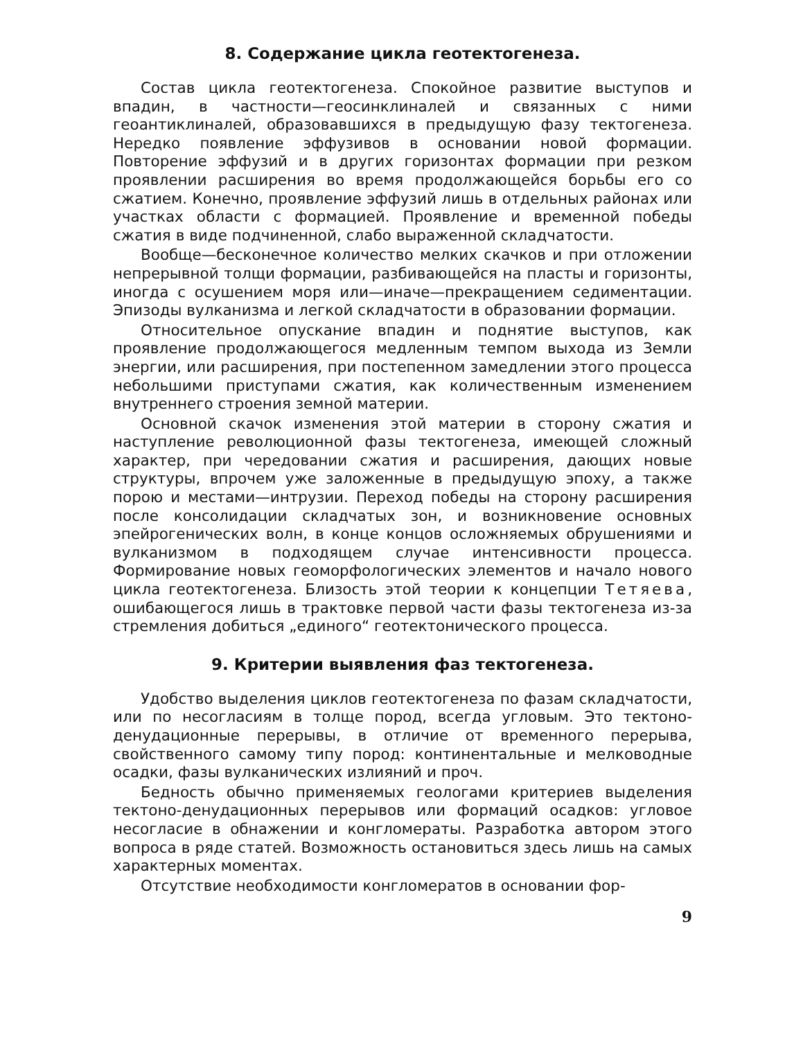8. Содержание цикла геотектогенеза.
Состав цикла геотектогенеза. Спокойное развитие выступов и впадин, в частности—геосинклиналей и связанных с ними геоантиклиналей, образовавшихся в предыдущую фазу тектогенеза. Нередко появление эффузивов в основании новой формации. Повторение эффузий и в других горизонтах формации при резком проявлении расширения во время продолжающейся борьбы его со сжатием. Конечно, проявление эффузий лишь в отдельных районах или участках области с формацией. Проявление и временной победы сжатия в виде подчиненной, слабо выраженной складчатости.
Вообще—бесконечное количество мелких скачков и при отложении непрерывной толщи формации, разбивающейся на пласты и горизонты, иногда с осушением моря или—иначе—прекращением седиментации. Эпизоды вулканизма и легкой складчатости в образовании формации.
Относительное опускание впадин и поднятие выступов, как проявление продолжающегося медленным темпом выхода из Земли энергии, или расширения, при постепенном замедлении этого процесса небольшими приступами сжатия, как количественным изменением внутреннего строения земной материи.
Основной скачок изменения этой материи в сторону сжатия и наступление революционной фазы тектогенеза, имеющей сложный характер, при чередовании сжатия и расширения, дающих новые структуры, впрочем уже заложенные в предыдущую эпоху, а также порою и местами—интрузии. Переход победы на сторону расширения после консолидации складчатых зон, и возникновение основных эпейрогенических волн, в конце концов осложняемых обрушениями и вулканизмом в подходящем случае интенсивности процесса. Формирование новых геоморфологических элементов и начало нового цикла геотектогенеза. Близость этой теории к концепции Тетяева, ошибающегося лишь в трактовке первой части фазы тектогенеза из-за стремления добиться „единого“ геотектонического процесса.
9. Критерии выявления фаз тектогенеза.
Удобство выделения циклов геотектогенеза по фазам складчатости, или по несогласиям в толще пород, всегда угловым. Это тектоно-денудационные перерывы, в отличие от временного перерыва, свойственного самому типу пород: континентальные и мелководные осадки, фазы вулканических излияний и проч.
Бедность обычно применяемых геологами критериев выделения тектоно-денудационных перерывов или формаций осадков: угловое несогласие в обнажении и конгломераты. Разработка автором этого вопроса в ряде статей. Возможность остановиться здесь лишь на самых характерных моментах.
Отсутствие необходимости конгломератов в основании фор-
9